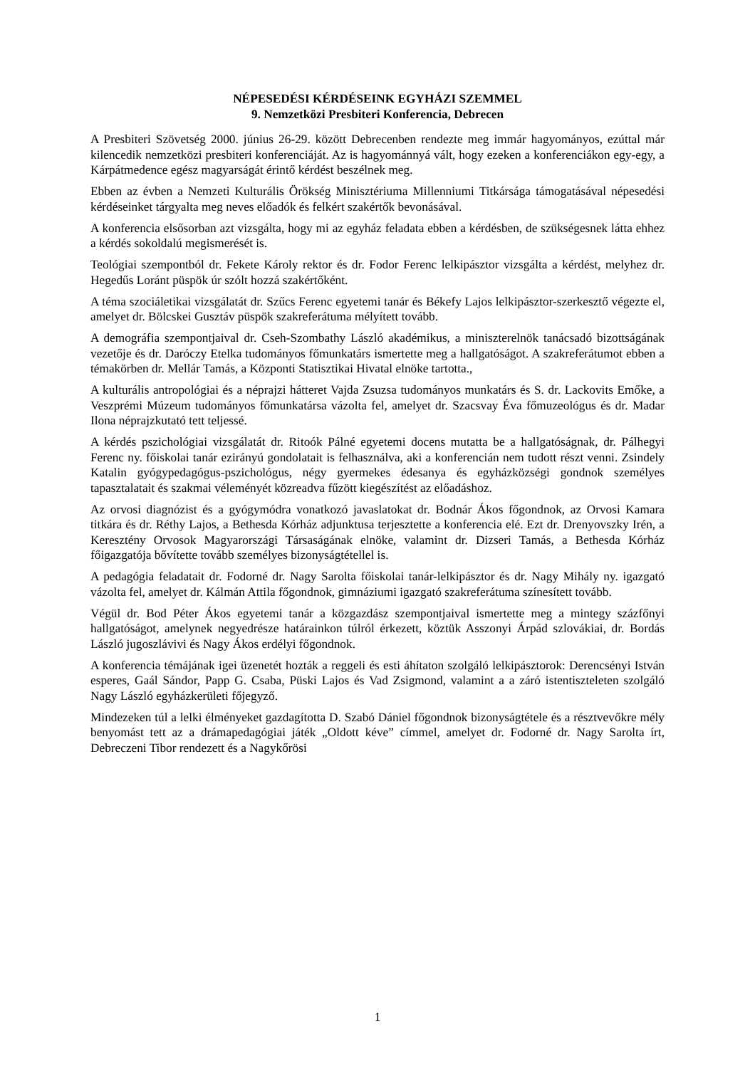NÉPESEDÉSI KÉRDÉSEINK EGYHÁZI SZEMMEL
9. Nemzetközi Presbiteri Konferencia, Debrecen
A Presbiteri Szövetség 2000. június 26-29. között Debrecenben rendezte meg immár hagyományos, ezúttal már kilencedik nemzetközi presbiteri konferenciáját. Az is hagyománnyá vált, hogy ezeken a konferenciákon egy-egy, a Kárpátmedence egész magyarságát érintő kérdést beszélnek meg.
Ebben az évben a Nemzeti Kulturális Örökség Minisztériuma Millenniumi Titkársága támogatásával népesedési kérdéseinket tárgyalta meg neves előadók és felkért szakértők bevonásával.
A konferencia elsősorban azt vizsgálta, hogy mi az egyház feladata ebben a kérdésben, de szükségesnek látta ehhez a kérdés sokoldalú megismerését is.
Teológiai szempontból dr. Fekete Károly rektor és dr. Fodor Ferenc lelkipásztor vizsgálta a kérdést, melyhez dr. Hegedűs Loránt püspök úr szólt hozzá szakértőként.
A téma szociáletikai vizsgálatát dr. Szűcs Ferenc egyetemi tanár és Békefy Lajos lelkipásztor-szerkesztő végezte el, amelyet dr. Bölcskei Gusztáv püspök szakreferátuma mélyített tovább.
A demográfia szempontjaival dr. Cseh-Szombathy László akadémikus, a miniszterelnök tanácsadó bizottságának vezetője és dr. Daróczy Etelka tudományos főmunkatárs ismertette meg a hallgatóságot. A szakreferátumot ebben a témakörben dr. Mellár Tamás, a Központi Statisztikai Hivatal elnöke tartotta.,
A kulturális antropológiai és a néprajzi hátteret Vajda Zsuzsa tudományos munkatárs és S. dr. Lackovits Emőke, a Veszprémi Múzeum tudományos főmunkatársa vázolta fel, amelyet dr. Szacsvay Éva főmuzeológus és dr. Madar Ilona néprajzkutató tett teljessé.
A kérdés pszichológiai vizsgálatát dr. Ritoók Pálné egyetemi docens mutatta be a hallgatóságnak, dr. Pálhegyi Ferenc ny. főiskolai tanár ezirányú gondolatait is felhasználva, aki a konferencián nem tudott részt venni. Zsindely Katalin gyógypedagógus-pszichológus, négy gyermekes édesanya és egyházközségi gondnok személyes tapasztalatait és szakmai véleményét közreadva fűzött kiegészítést az előadáshoz.
Az orvosi diagnózist és a gyógymódra vonatkozó javaslatokat dr. Bodnár Ákos főgondnok, az Orvosi Kamara titkára és dr. Réthy Lajos, a Bethesda Kórház adjunktusa terjesztette a konferencia elé. Ezt dr. Drenyovszky Irén, a Keresztény Orvosok Magyarországi Társaságának elnöke, valamint dr. Dizseri Tamás, a Bethesda Kórház főigazgatója bővítette tovább személyes bizonyságtétellel is.
A pedagógia feladatait dr. Fodorné dr. Nagy Sarolta főiskolai tanár-lelkipásztor és dr. Nagy Mihály ny. igazgató vázolta fel, amelyet dr. Kálmán Attila főgondnok, gimnáziumi igazgató szakreferátuma színesített tovább.
Végül dr. Bod Péter Ákos egyetemi tanár a közgazdász szempontjaival ismertette meg a mintegy százfőnyi hallgatóságot, amelynek negyedrésze határainkon túlról érkezett, köztük Asszonyi Árpád szlovákiai, dr. Bordás László jugoszlávivi és Nagy Ákos erdélyi főgondnok.
A konferencia témájának igei üzenetét hozták a reggeli és esti áhítaton szolgáló lelkipásztorok: Derencsényi István esperes, Gaál Sándor, Papp G. Csaba, Püski Lajos és Vad Zsigmond, valamint a a záró istentiszteleten szolgáló Nagy László egyházkerületi főjegyző.
Mindezeken túl a lelki élményeket gazdagította D. Szabó Dániel főgondnok bizonyságtétele és a résztvevőkre mély benyomást tett az a drámapedagógiai játék „Oldott kéve” címmel, amelyet dr. Fodorné dr. Nagy Sarolta írt, Debreczeni Tibor rendezett és a Nagykőrösi
1